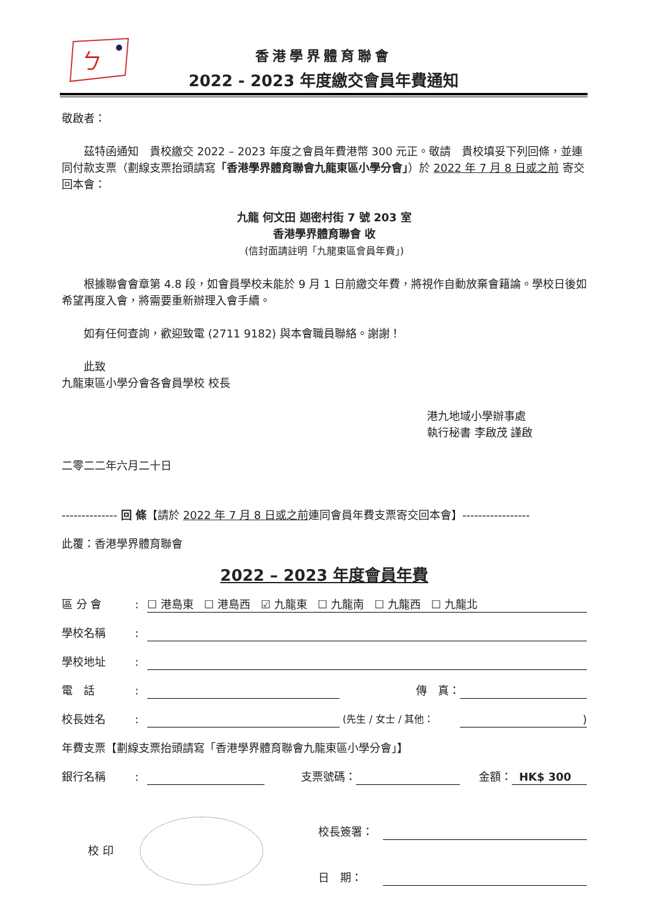ㄅ
香港學界體育聯會
2022 - 2023 年度繳交會員年費通知
敬啟者：
  茲特函通知　貴校繳交 2022 – 2023 年度之會員年費港幣 300 元正。敬請　貴校填妥下列回條，並連同付款支票（劃線支票抬頭請寫「香港學界體育聯會九龍東區小學分會」）於 2022 年 7 月 8 日或之前 寄交回本會：
九龍 何文田 迦密村街 7 號 203 室
香港學界體育聯會 收
(信封面請註明「九龍東區會員年費」)
  根據聯會會章第 4.8 段，如會員學校未能於 9 月 1 日前繳交年費，將視作自動放棄會籍論。學校日後如希望再度入會，將需要重新辦理入會手續。
  如有任何查詢，歡迎致電 (2711 9182) 與本會職員聯絡。謝謝！
  此致
九龍東區小學分會各會員學校 校長
港九地域小學辦事處
執行秘書 李啟茂 謹啟
二零二二年六月二十日
-------------- 回 條【請於 2022 年 7 月 8 日或之前連同會員年費支票寄交回本會】-----------------
此覆：香港學界體育聯會
2022 – 2023 年度會員年費
區 分 會: ☐ 港島東 ☐ 港島西 ☑ 九龍東 ☐ 九龍南 ☐ 九龍西 ☐ 九龍北
學校名稱:
學校地址:
電　話: 傳　真：
校長姓名: (先生 / 女士 / 其他：)
年費支票【劃線支票抬頭請寫「香港學界體育聯會九龍東區小學分會」】
銀行名稱: 支票號碼： 金額： HK$ 300
校 印
校長簽署：
日　期：